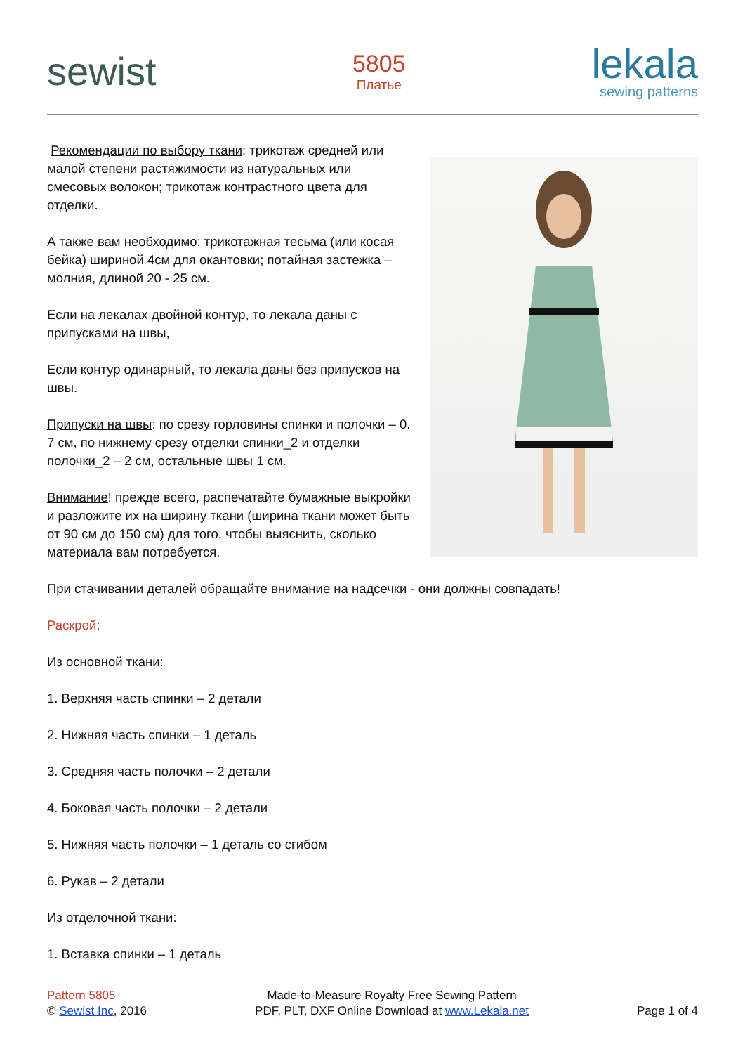sewist
5805
Платье
lekala
sewing patterns
Рекомендации по выбору ткани: трикотаж средней или малой степени растяжимости из натуральных или смесовых волокон; трикотаж контрастного цвета для отделки.
А также вам необходимо: трикотажная тесьма (или косая бейка) шириной 4см для окантовки; потайная застежка – молния, длиной 20 - 25 см.
Если на лекалах двойной контур, то лекала даны с припусками на швы,
Если контур одинарный, то лекала даны без припусков на швы.
Припуски на швы: по срезу горловины спинки и полочки – 0. 7 см, по нижнему срезу отделки спинки_2 и отделки полочки_2 – 2 см, остальные швы 1 см.
Внимание! прежде всего, распечатайте бумажные выкройки и разложите их на ширину ткани (ширина ткани может быть от 90 см до 150 см) для того, чтобы выяснить, сколько материала вам потребуется.
При стачивании деталей обращайте внимание на надсечки - они должны совпадать!
Раскрой:
Из основной ткани:
1. Верхняя часть спинки – 2 детали
2. Нижняя часть спинки – 1 деталь
3. Средняя часть полочки – 2 детали
4. Боковая часть полочки – 2 детали
5. Нижняя часть полочки – 1 деталь со сгибом
6. Рукав – 2 детали
Из отделочной ткани:
1. Вставка спинки – 1 деталь
Pattern 5805
© Sewist Inc, 2016
Made-to-Measure Royalty Free Sewing Pattern
PDF, PLT, DXF Online Download at www.Lekala.net
Page 1 of 4